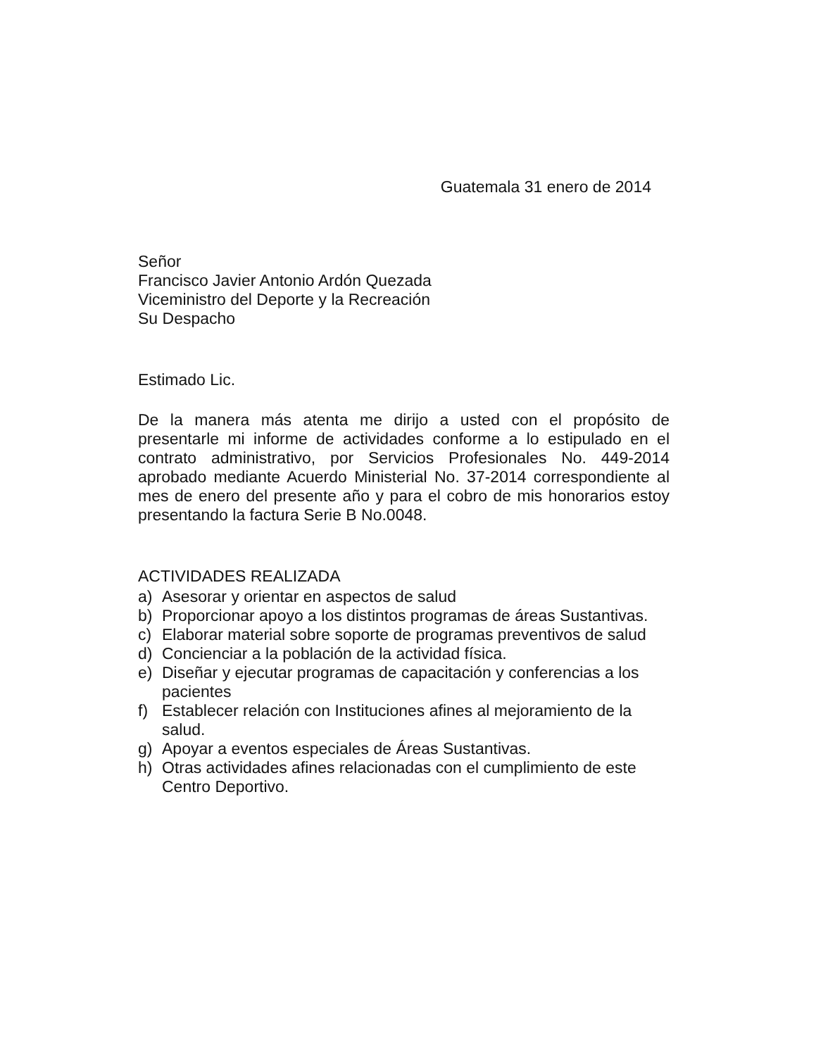Guatemala 31 enero de 2014
Señor
Francisco Javier Antonio Ardón Quezada
Viceministro del Deporte y la Recreación
Su Despacho
Estimado Lic.
De la manera más atenta me dirijo a usted con el propósito de presentarle mi informe de actividades conforme a lo estipulado en el contrato administrativo, por Servicios Profesionales No. 449-2014 aprobado mediante Acuerdo Ministerial No. 37-2014 correspondiente al mes de enero del presente año y para el cobro de mis honorarios estoy presentando la factura Serie B No.0048.
ACTIVIDADES REALIZADA
a) Asesorar y orientar en aspectos de salud
b) Proporcionar apoyo a los distintos programas de áreas Sustantivas.
c) Elaborar material sobre soporte de programas preventivos de salud
d) Concienciar a la población de la actividad física.
e) Diseñar y ejecutar programas de capacitación y conferencias a los pacientes
f) Establecer relación con Instituciones afines al mejoramiento de la salud.
g) Apoyar a eventos especiales de Áreas Sustantivas.
h) Otras actividades afines relacionadas con el cumplimiento de este Centro Deportivo.